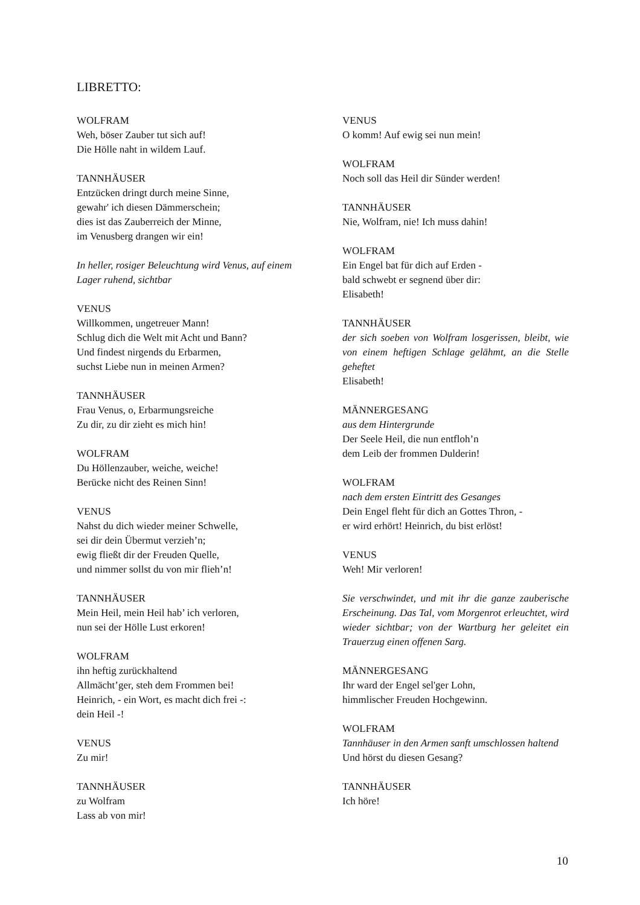LIBRETTO:
WOLFRAM
Weh, böser Zauber tut sich auf!
Die Hölle naht in wildem Lauf.
TANNHÄUSER
Entzücken dringt durch meine Sinne,
gewahr' ich diesen Dämmerschein;
dies ist das Zauberreich der Minne,
im Venusberg drangen wir ein!
In heller, rosiger Beleuchtung wird Venus, auf einem Lager ruhend, sichtbar
VENUS
Willkommen, ungetreuer Mann!
Schlug dich die Welt mit Acht und Bann?
Und findest nirgends du Erbarmen,
suchst Liebe nun in meinen Armen?
TANNHÄUSER
Frau Venus, o, Erbarmungsreiche
Zu dir, zu dir zieht es mich hin!
WOLFRAM
Du Höllenzauber, weiche, weiche!
Berücke nicht des Reinen Sinn!
VENUS
Nahst du dich wieder meiner Schwelle,
sei dir dein Übermut verzieh’n;
ewig fließt dir der Freuden Quelle,
und nimmer sollst du von mir flieh’n!
TANNHÄUSER
Mein Heil, mein Heil hab’ ich verloren,
nun sei der Hölle Lust erkoren!
WOLFRAM
ihn heftig zurückhaltend
Allmächt’ger, steh dem Frommen bei!
Heinrich, - ein Wort, es macht dich frei -:
dein Heil -!
VENUS
Zu mir!
TANNHÄUSER
zu Wolfram
Lass ab von mir!
VENUS
O komm! Auf ewig sei nun mein!
WOLFRAM
Noch soll das Heil dir Sünder werden!
TANNHÄUSER
Nie, Wolfram, nie! Ich muss dahin!
WOLFRAM
Ein Engel bat für dich auf Erden -
bald schwebt er segnend über dir:
Elisabeth!
TANNHÄUSER
der sich soeben von Wolfram losgerissen, bleibt, wie von einem heftigen Schlage gelähmt, an die Stelle geheftet
Elisabeth!
MÄNNERGESANG
aus dem Hintergrunde
Der Seele Heil, die nun entfloh’n
dem Leib der frommen Dulderin!
WOLFRAM
nach dem ersten Eintritt des Gesanges
Dein Engel fleht für dich an Gottes Thron, -
er wird erhört! Heinrich, du bist erlöst!
VENUS
Weh! Mir verloren!
Sie verschwindet, und mit ihr die ganze zauberische Erscheinung. Das Tal, vom Morgenrot erleuchtet, wird wieder sichtbar; von der Wartburg her geleitet ein Trauerzug einen offenen Sarg.
MÄNNERGESANG
Ihr ward der Engel sel'ger Lohn,
himmlischer Freuden Hochgewinn.
WOLFRAM
Tannhäuser in den Armen sanft umschlossen haltend
Und hörst du diesen Gesang?
TANNHÄUSER
Ich höre!
10